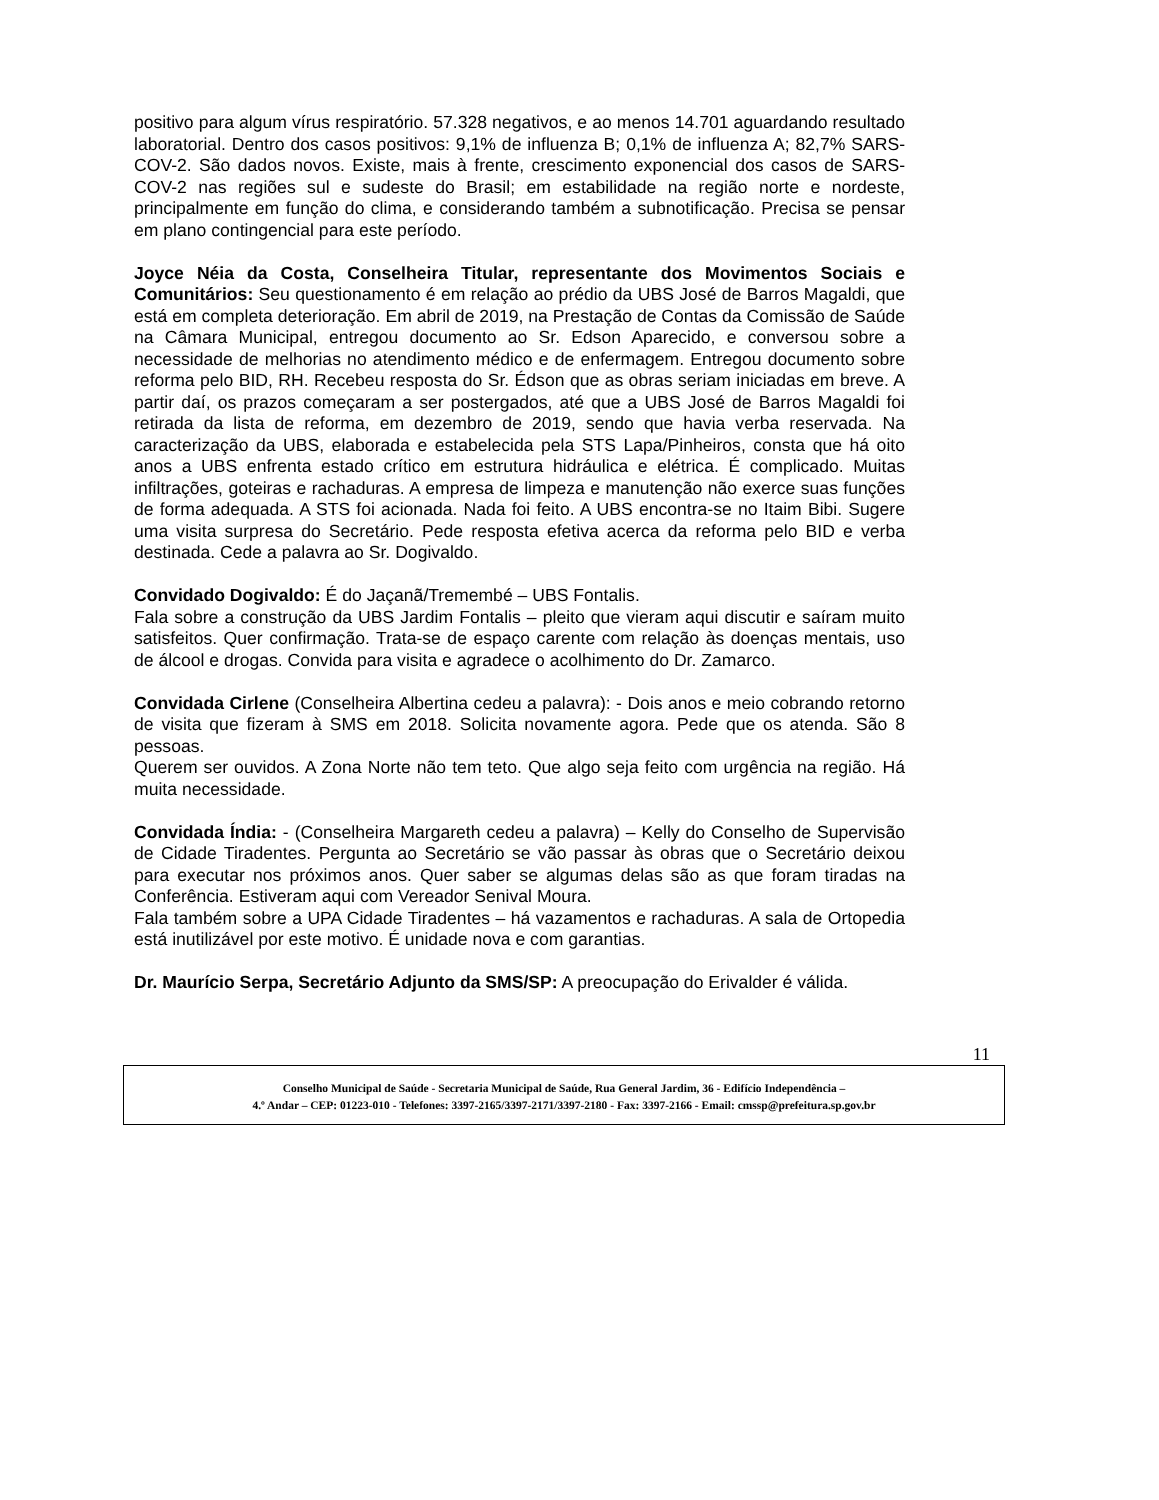positivo para algum vírus respiratório. 57.328 negativos, e ao menos 14.701 aguardando resultado laboratorial. Dentro dos casos positivos: 9,1% de influenza B; 0,1% de influenza A; 82,7% SARS-COV-2. São dados novos. Existe, mais à frente, crescimento exponencial dos casos de SARS-COV-2 nas regiões sul e sudeste do Brasil; em estabilidade na região norte e nordeste, principalmente em função do clima, e considerando também a subnotificação. Precisa se pensar em plano contingencial para este período.
Joyce Néia da Costa, Conselheira Titular, representante dos Movimentos Sociais e Comunitários: Seu questionamento é em relação ao prédio da UBS José de Barros Magaldi, que está em completa deterioração. Em abril de 2019, na Prestação de Contas da Comissão de Saúde na Câmara Municipal, entregou documento ao Sr. Edson Aparecido, e conversou sobre a necessidade de melhorias no atendimento médico e de enfermagem. Entregou documento sobre reforma pelo BID, RH. Recebeu resposta do Sr. Édson que as obras seriam iniciadas em breve. A partir daí, os prazos começaram a ser postergados, até que a UBS José de Barros Magaldi foi retirada da lista de reforma, em dezembro de 2019, sendo que havia verba reservada. Na caracterização da UBS, elaborada e estabelecida pela STS Lapa/Pinheiros, consta que há oito anos a UBS enfrenta estado crítico em estrutura hidráulica e elétrica. É complicado. Muitas infiltrações, goteiras e rachaduras. A empresa de limpeza e manutenção não exerce suas funções de forma adequada. A STS foi acionada. Nada foi feito. A UBS encontra-se no Itaim Bibi. Sugere uma visita surpresa do Secretário. Pede resposta efetiva acerca da reforma pelo BID e verba destinada. Cede a palavra ao Sr. Dogivaldo.
Convidado Dogivaldo: É do Jaçanã/Tremembé – UBS Fontalis.
Fala sobre a construção da UBS Jardim Fontalis – pleito que vieram aqui discutir e saíram muito satisfeitos. Quer confirmação. Trata-se de espaço carente com relação às doenças mentais, uso de álcool e drogas. Convida para visita e agradece o acolhimento do Dr. Zamarco.
Convidada Cirlene (Conselheira Albertina cedeu a palavra): - Dois anos e meio cobrando retorno de visita que fizeram à SMS em 2018. Solicita novamente agora. Pede que os atenda. São 8 pessoas.
Querem ser ouvidos. A Zona Norte não tem teto. Que algo seja feito com urgência na região. Há muita necessidade.
Convidada Índia: - (Conselheira Margareth cedeu a palavra) – Kelly do Conselho de Supervisão de Cidade Tiradentes. Pergunta ao Secretário se vão passar às obras que o Secretário deixou para executar nos próximos anos. Quer saber se algumas delas são as que foram tiradas na Conferência. Estiveram aqui com Vereador Senival Moura.
Fala também sobre a UPA Cidade Tiradentes – há vazamentos e rachaduras. A sala de Ortopedia está inutilizável por este motivo. É unidade nova e com garantias.
Dr. Maurício Serpa, Secretário Adjunto da SMS/SP: A preocupação do Erivalder é válida.
11
Conselho Municipal de Saúde - Secretaria Municipal de Saúde, Rua General Jardim, 36 - Edifício Independência –
4.º Andar – CEP: 01223-010 - Telefones: 3397-2165/3397-2171/3397-2180 - Fax: 3397-2166 - Email: cmssp@prefeitura.sp.gov.br